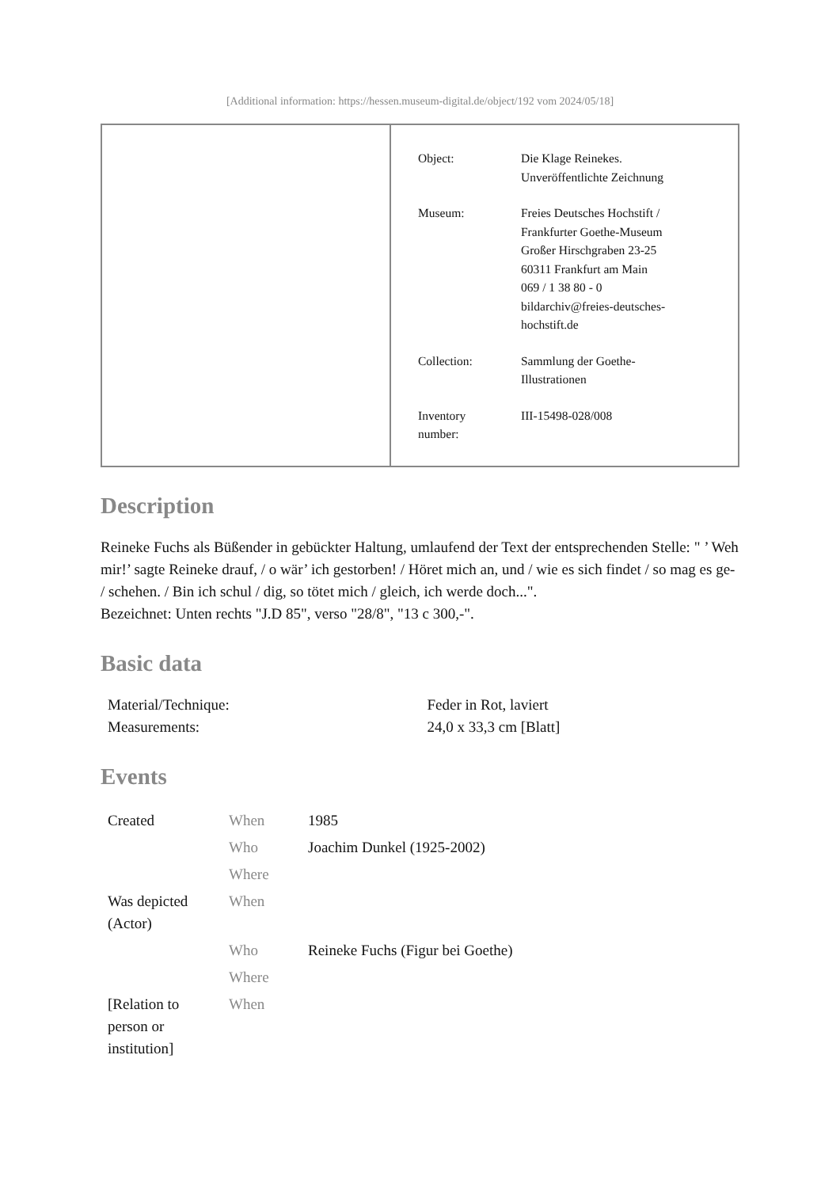[Additional information: https://hessen.museum-digital.de/object/192 vom 2024/05/18]
| Object: | Die Klage Reinekes. Unveröffentlichte Zeichnung |
| Museum: | Freies Deutsches Hochstift / Frankfurter Goethe-Museum Großer Hirschgraben 23-25 60311 Frankfurt am Main 069 / 1 38 80 - 0 bildarchiv@freies-deutsches- hochstift.de |
| Collection: | Sammlung der Goethe- Illustrationen |
| Inventory number: | III-15498-028/008 |
Description
Reineke Fuchs als Büßender in gebückter Haltung, umlaufend der Text der entsprechenden Stelle: " ’ Weh mir!’ sagte Reineke drauf, / o wär’ ich gestorben! / Höret mich an, und / wie es sich findet / so mag es ge- / schehen. / Bin ich schul / dig, so tötet mich / gleich, ich werde doch...".
Bezeichnet: Unten rechts "J.D 85", verso "28/8", "13 c 300,-".
Basic data
| Material/Technique: | Feder in Rot, laviert |
| Measurements: | 24,0 x 33,3 cm [Blatt] |
Events
| Created | When | 1985 |
| | Who | Joachim Dunkel (1925-2002) |
| | Where | |
| Was depicted (Actor) | When | |
| | Who | Reineke Fuchs (Figur bei Goethe) |
| | Where | |
| [Relation to person or institution] | When | |